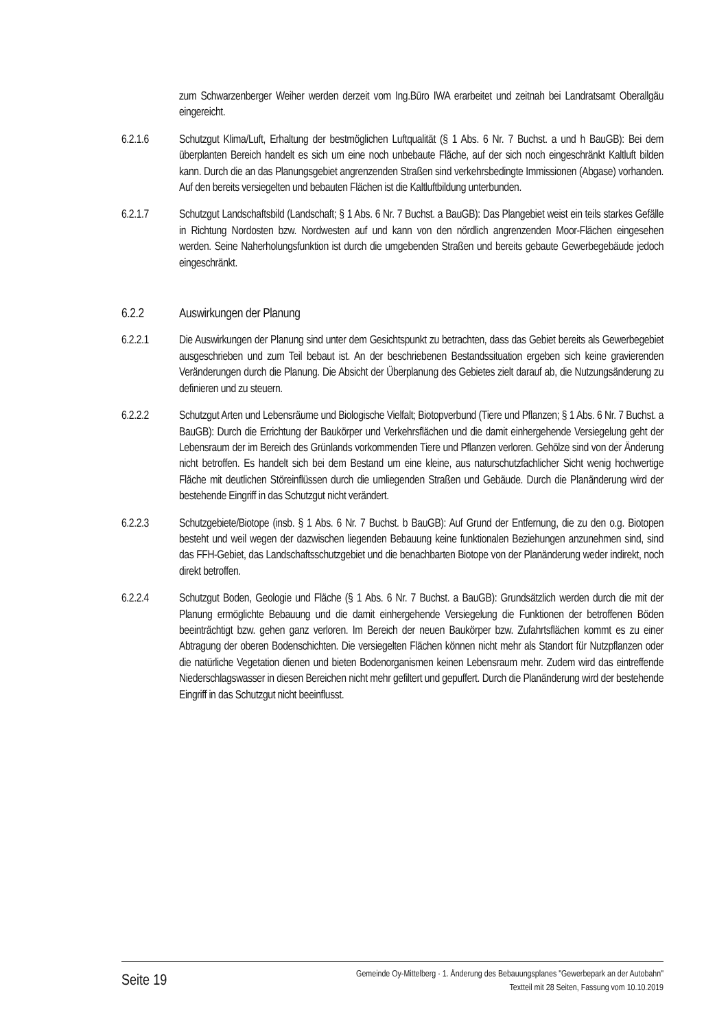zum Schwarzenberger Weiher werden derzeit vom Ing.Büro IWA erarbeitet und zeitnah bei Landratsamt Oberallgäu eingereicht.
6.2.1.6 Schutzgut Klima/Luft, Erhaltung der bestmöglichen Luftqualität (§ 1 Abs. 6 Nr. 7 Buchst. a und h BauGB): Bei dem überplanten Bereich handelt es sich um eine noch unbebaute Fläche, auf der sich noch eingeschränkt Kaltluft bilden kann. Durch die an das Planungsgebiet angrenzenden Straßen sind verkehrsbedingte Immissionen (Abgase) vorhanden. Auf den bereits versiegelten und bebauten Flächen ist die Kaltluftbildung unterbunden.
6.2.1.7 Schutzgut Landschaftsbild (Landschaft; § 1 Abs. 6 Nr. 7 Buchst. a BauGB): Das Plangebiet weist ein teils starkes Gefälle in Richtung Nordosten bzw. Nordwesten auf und kann von den nördlich angrenzenden Moor-Flächen eingesehen werden. Seine Naherholungsfunktion ist durch die umgebenden Straßen und bereits gebaute Gewerbegebäude jedoch eingeschränkt.
6.2.2 Auswirkungen der Planung
6.2.2.1 Die Auswirkungen der Planung sind unter dem Gesichtspunkt zu betrachten, dass das Gebiet bereits als Gewerbegebiet ausgeschrieben und zum Teil bebaut ist. An der beschriebenen Bestandssituation ergeben sich keine gravierenden Veränderungen durch die Planung. Die Absicht der Überplanung des Gebietes zielt darauf ab, die Nutzungsänderung zu definieren und zu steuern.
6.2.2.2 Schutzgut Arten und Lebensräume und Biologische Vielfalt; Biotopverbund (Tiere und Pflanzen; § 1 Abs. 6 Nr. 7 Buchst. a BauGB): Durch die Errichtung der Baukörper und Verkehrsflächen und die damit einhergehende Versiegelung geht der Lebensraum der im Bereich des Grünlands vorkommenden Tiere und Pflanzen verloren. Gehölze sind von der Änderung nicht betroffen. Es handelt sich bei dem Bestand um eine kleine, aus naturschutzfachlicher Sicht wenig hochwertige Fläche mit deutlichen Störeinflüssen durch die umliegenden Straßen und Gebäude. Durch die Planänderung wird der bestehende Eingriff in das Schutzgut nicht verändert.
6.2.2.3 Schutzgebiete/Biotope (insb. § 1 Abs. 6 Nr. 7 Buchst. b BauGB): Auf Grund der Entfernung, die zu den o.g. Biotopen besteht und weil wegen der dazwischen liegenden Bebauung keine funktionalen Beziehungen anzunehmen sind, sind das FFH-Gebiet, das Landschaftsschutzgebiet und die benachbarten Biotope von der Planänderung weder indirekt, noch direkt betroffen.
6.2.2.4 Schutzgut Boden, Geologie und Fläche (§ 1 Abs. 6 Nr. 7 Buchst. a BauGB): Grundsätzlich werden durch die mit der Planung ermöglichte Bebauung und die damit einhergehende Versiegelung die Funktionen der betroffenen Böden beeinträchtigt bzw. gehen ganz verloren. Im Bereich der neuen Baukörper bzw. Zufahrtsflächen kommt es zu einer Abtragung der oberen Bodenschichten. Die versiegelten Flächen können nicht mehr als Standort für Nutzpflanzen oder die natürliche Vegetation dienen und bieten Bodenorganismen keinen Lebensraum mehr. Zudem wird das eintreffende Niederschlagswasser in diesen Bereichen nicht mehr gefiltert und gepuffert. Durch die Planänderung wird der bestehende Eingriff in das Schutzgut nicht beeinflusst.
Seite 19
Gemeinde Oy-Mittelberg · 1. Änderung des Bebauungsplanes "Gewerbepark an der Autobahn"
Textteil mit 28 Seiten, Fassung vom 10.10.2019